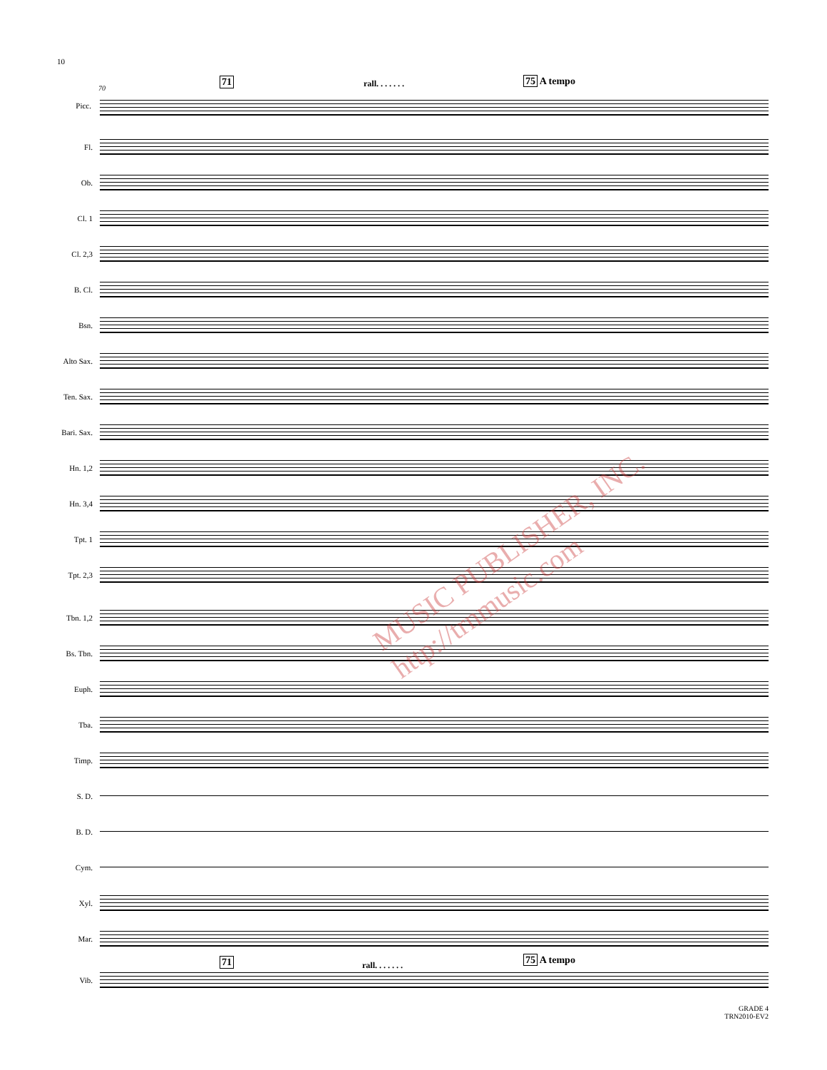10
70
71 rall. . . . . . . 75 A tempo
Picc.
Fl.
Ob.
Cl. 1
Cl. 2,3
B. Cl.
Bsn.
Alto Sax.
Ten. Sax.
Bari. Sax.
Hn. 1,2
Hn. 3,4
Tpt. 1
Tpt. 2,3
Tbn. 1,2
Bs. Tbn.
Euph.
Tba.
Timp.
S. D.
B. D.
Cym.
Xyl.
Mar.
Vib.
71 rall. . . . . . . 75 A tempo
MUSIC PUBLISHER, INC. http://trnmusic.com
GRADE 4
TRN2010-EV2